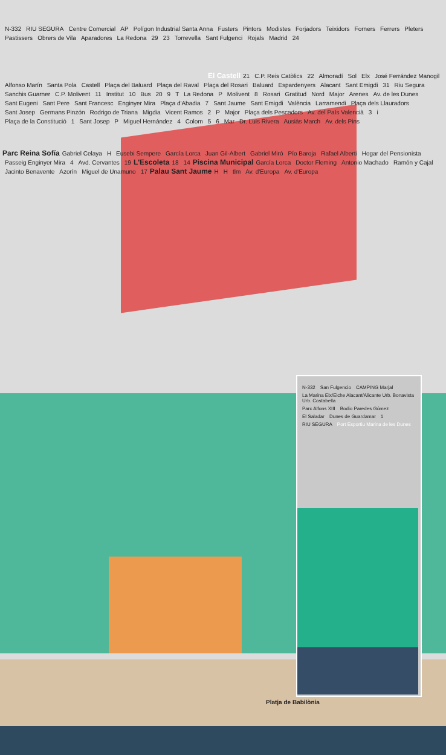N-332 RIU SEGURA Centre Comercial AP Polígon Industrial Santa Anna Fusters Pintors Modistes Forjadors Teixidors Forners Ferrers Pleters Pastissers Obrers de Vila Aparadores La Redona 29 23 Torrevella Sant Fulgenci Rojals Madrid 24
El Castell
21 C.P. Reis Catòlics 22 Almoradí Sol Elx José Ferrández Manogil Alfonso Marín Santa Pola Castell Plaça del Baluard Plaça del Raval Plaça del Rosari Baluard Espardenyers Alacant Sant Emigdi 31 Riu Segura Sanchis Guarner C.P. Molivent 11 Institut 10 Bus 20 9 T La Redona P Molivent 8 Rosari Gratitud Nord Major Arenes Av. de les Dunes Sant Eugeni Sant Pere Sant Francesc Enginyer Mira Plaça d'Abadia 7 Sant Jaume Sant Emigdi València Larramendi Plaça dels Llauradors Sant Josep Germans Pinzón Rodrigo de Triana Migdia Vicent Ramos 2 P Major Plaça dels Pescadors Av. del País Valencià 3 i Plaça de la Constitució 1 Sant Josep P Miguel Hernández 4 Colom 5 6 Mar Dr. Luis Rivera Ausiàs March Av. dels Pins
Parc Reina Sofía
Gabriel Celaya H Eusebi Sempere García Lorca Juan Gil-Albert Gabriel Miró Pío Baroja Rafael Alberti Hogar del Pensionista Passeig Enginyer Mira 4 Avd. Cervantes 19
L'Escoleta
18 14
Piscina Municipal
García Lorca Doctor Fleming Antonio Machado Ramón y Cajal Jacinto Benavente Azorín Miguel de Unamuno 17
Palau Sant Jaume
H H tlm Av. d'Europa Av. d'Europa
N-332 San Fulgencio CAMPING Marjal La Marina Elx/Elche Alacant/Alicante Urb. Bonavista Urb. Costabella Parc Alfons XIII Bodio Paredes Gómez El Saladar Dunes de Guardamar 1 RIU SEGURA Port Esportiu Marina de les Dunes
Platja de Babilònia